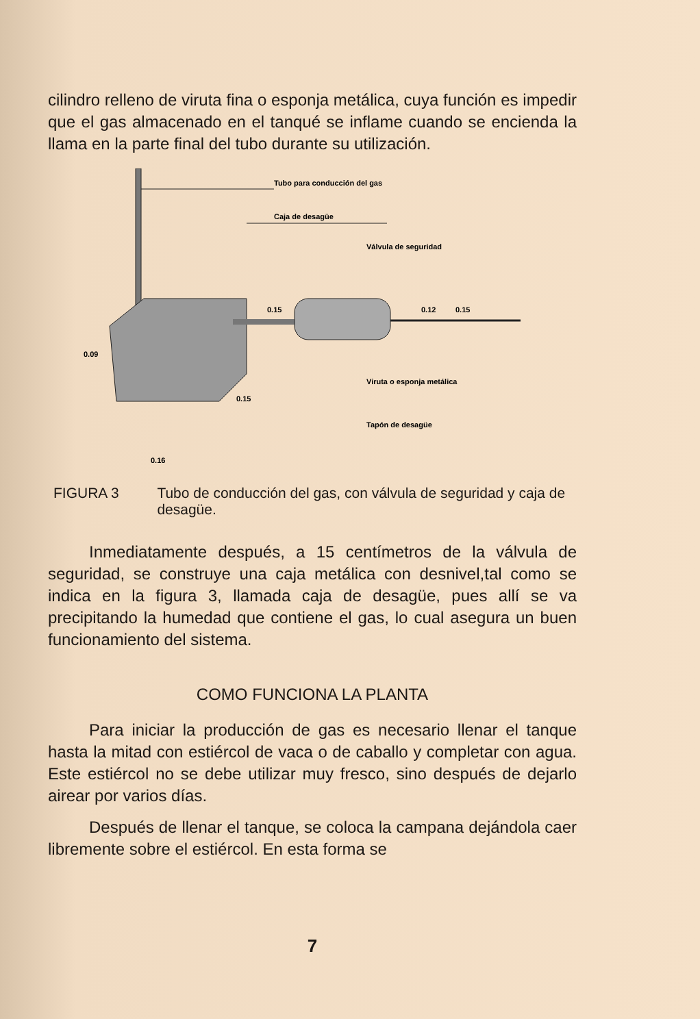cilindro relleno de viruta fina o esponja metálica, cuya función es impedir que el gas almacenado en el tanqué se inflame cuando se encienda la llama en la parte final del tubo durante su utilización.
Tubo para conducción del gas
Caja de desagüe
Válvula de seguridad
Viruta o esponja metálica
Tapón de desagüe
0.09
0.15
0.12
0.15
0.15
0.16
FIGURA 3 Tubo de conducción del gas, con válvula de seguridad y caja de desagüe.
Inmediatamente después, a 15 centímetros de la válvula de seguridad, se construye una caja metálica con desnivel,tal como se indica en la figura 3, llamada caja de desagüe, pues allí se va precipitando la humedad que contiene el gas, lo cual asegura un buen funcionamiento del sistema.
COMO FUNCIONA LA PLANTA
Para iniciar la producción de gas es necesario llenar el tanque hasta la mitad con estiércol de vaca o de caballo y completar con agua. Este estiércol no se debe utilizar muy fresco, sino después de dejarlo airear por varios días.
Después de llenar el tanque, se coloca la campana dejándola caer libremente sobre el estiércol. En esta forma se
7